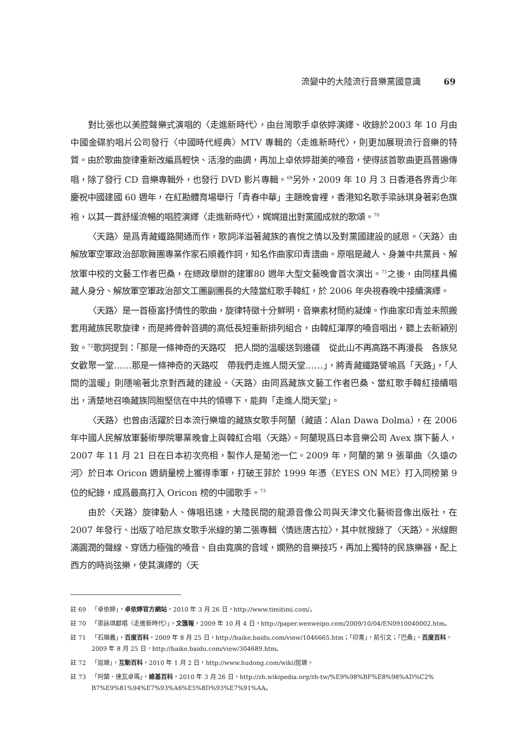流變中的大陸流行音樂黨國意識 69
對比張也以美腔聲樂式演唱的〈走進新時代〉，由台灣歌手卓依婷演繹、收錄於2003 年 10 月由中國金碟豹唱片公司發行〈中國時代經典〉MTV 專輯的〈走進新時代〉，則更加展現流行音樂的特質。由於歌曲旋律重新改編爲輕快、活潑的曲調，再加上卓依婷甜美的嗓音，使得該首歌曲更爲普遍傳唱，除了發行 CD 音樂專輯外，也發行 DVD 影片專輯。<sup>69</sup>另外，2009 年 10 月 3 日香港各界青少年慶祝中國建國 60 週年，在紅勘體育場舉行「青春中華」主題晚會裡，香港知名歌手梁詠琪身著彩色旗袍，以其一貫舒緩流暢的唱腔演繹〈走進新時代〉，娓娓道出對黨國成就的歌頌。<sup>70</sup>
〈天路〉是爲青藏鐵路開通而作，歌詞洋溢著藏族的喜悅之情以及對黨國建設的感恩。〈天路〉由解放軍空軍政治部歌舞團專業作家石順義作詞，知名作曲家印青譜曲。原唱是藏人、身兼中共黨員、解放軍中校的文藝工作者巴桑，在總政舉辦的建軍80 週年大型文藝晚會首次演出。<sup>71</sup>之後，由同樣具備藏人身分、解放軍空軍政治部文工團副團長的大陸當紅歌手韓紅，於 2006 年央視春晚中接續演繹。
〈天路〉是一首極富抒情性的歌曲，旋律特徵十分鮮明，音樂素材簡約凝煉。作曲家印青並未照搬套用藏族民歌旋律，而是將骨幹音調的高低長短重新排列組合，由韓紅渾厚的嗓音唱出，聽上去新穎別致。<sup>72</sup>歌詞提到：「那是一條神奇的天路哎　把人間的溫暖送到邊疆　從此山不再高路不再漫長　各族兒女歡聚一堂……那是一條神奇的天路哎　帶我們走進人間天堂……」，將青藏鐵路譬喻爲「天路」，「人間的溫暖」則隱喻著北京對西藏的建設。〈天路〉由同爲藏族文藝工作者巴桑、當紅歌手韓紅接續唱出，清楚地召喚藏族同胞堅信在中共的領導下，能夠「走進人間天堂」。
〈天路〉也曾由活躍於日本流行樂壇的藏族女歌手阿蘭（藏語：Alan Dawa Dolma），在 2006 年中國人民解放軍藝術學院畢業晚會上與韓紅合唱〈天路〉。阿蘭現爲日本音樂公司 Avex 旗下藝人，2007 年 11 月 21 日在日本初次亮相，製作人是菊池一仁。2009 年，阿蘭的第 9 張單曲〈久遠の河〉於日本 Oricon 週銷量榜上獲得季軍，打破王菲於 1999 年憑〈EYES ON ME〉打入同榜第 9 位的紀錄，成爲最高打入 Oricon 榜的中國歌手。<sup>73</sup>
由於〈天路〉旋律動人、傳唱迅速，大陸民間的龍源音像公司與天津文化藝術音像出版社，在 2007 年發行、出版了哈尼族女歌手米線的第二張專輯〈情迷唐古拉〉，其中就搜錄了〈天路〉。米線飽滿圓潤的聲線、穿透力極強的嗓音、自由寬廣的音域，嫻熟的音樂技巧，再加上獨特的民族樂器，配上西方的時尚弦樂，使其演繹的〈天
註 69 「卓依婷」，卓依婷官方網站，2010 年 3 月 26 日，http://www.timitimi.com/。
註 70 「梁詠琪獻唱〈走進新時代〉」，文匯報，2009 年 10 月 4 日，http://paper.wenweipo.com/2009/10/04/EN0910040002.htm。
註 71 「石順義」，百度百科，2009 年 8 月 25 日，http://baike.baidu.com/view/1046665.htm；「印青」，前引文；「巴桑」，百度百科，2009 年 8 月 25 日，http://baike.baidu.com/view/304689.htm。
註 72 「屈塬」，互動百科，2010 年 1 月 2 日，http://www.hudong.com/wiki/屈塬。
註 73 「阿蘭．達瓦卓瑪」，維基百科，2010 年 3 月 26 日，http://zh.wikipedia.org/zh-tw/%E9%98%BF%E8%98%AD%C2% B7%E9%81%94%E7%93%A6%E5%8D%93%E7%91%AA。